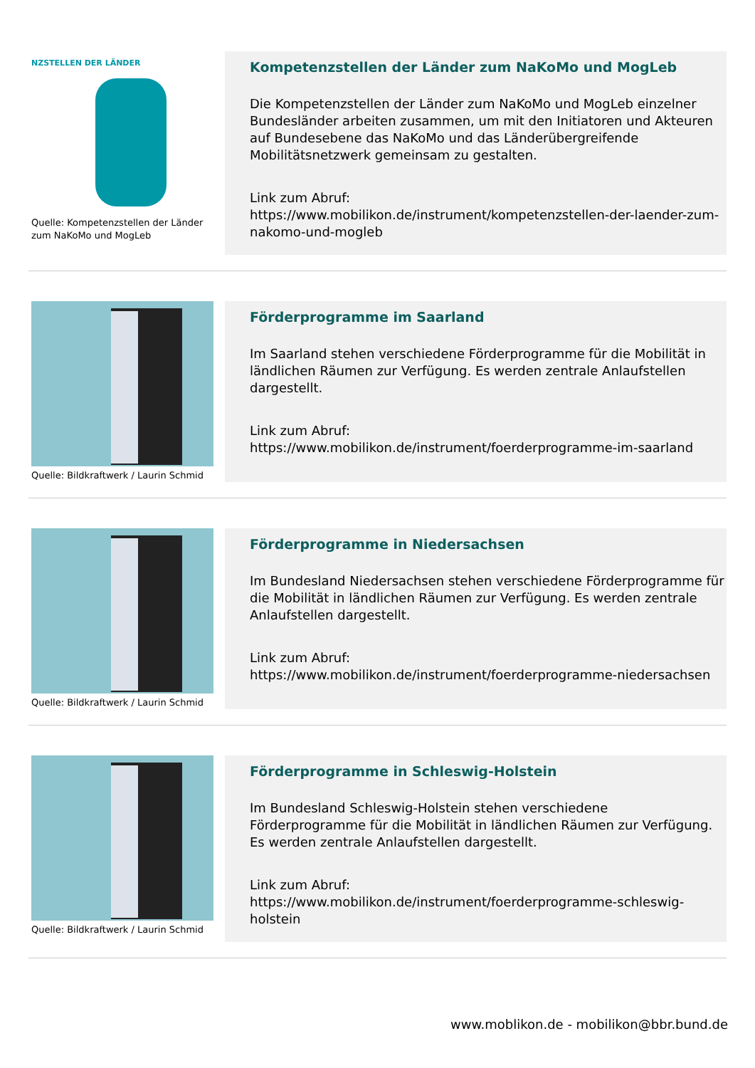NZSTELLEN DER LÄNDER
Quelle: Kompetenzstellen der Länder zum NaKoMo und MogLeb
Kompetenzstellen der Länder zum NaKoMo und MogLeb
Die Kompetenzstellen der Länder zum NaKoMo und MogLeb einzelner Bundesländer arbeiten zusammen, um mit den Initiatoren und Akteuren auf Bundesebene das NaKoMo und das Länderübergreifende Mobilitätsnetzwerk gemeinsam zu gestalten.
Link zum Abruf:
https://www.mobilikon.de/instrument/kompetenzstellen-der-laender-zum-nakomo-und-mogleb
Quelle: Bildkraftwerk / Laurin Schmid
Förderprogramme im Saarland
Im Saarland stehen verschiedene Förderprogramme für die Mobilität in ländlichen Räumen zur Verfügung. Es werden zentrale Anlaufstellen dargestellt.
Link zum Abruf:
https://www.mobilikon.de/instrument/foerderprogramme-im-saarland
Quelle: Bildkraftwerk / Laurin Schmid
Förderprogramme in Niedersachsen
Im Bundesland Niedersachsen stehen verschiedene Förderprogramme für die Mobilität in ländlichen Räumen zur Verfügung. Es werden zentrale Anlaufstellen dargestellt.
Link zum Abruf:
https://www.mobilikon.de/instrument/foerderprogramme-niedersachsen
Quelle: Bildkraftwerk / Laurin Schmid
Förderprogramme in Schleswig-Holstein
Im Bundesland Schleswig-Holstein stehen verschiedene Förderprogramme für die Mobilität in ländlichen Räumen zur Verfügung. Es werden zentrale Anlaufstellen dargestellt.
Link zum Abruf:
https://www.mobilikon.de/instrument/foerderprogramme-schleswig-holstein
www.moblikon.de - mobilikon@bbr.bund.de